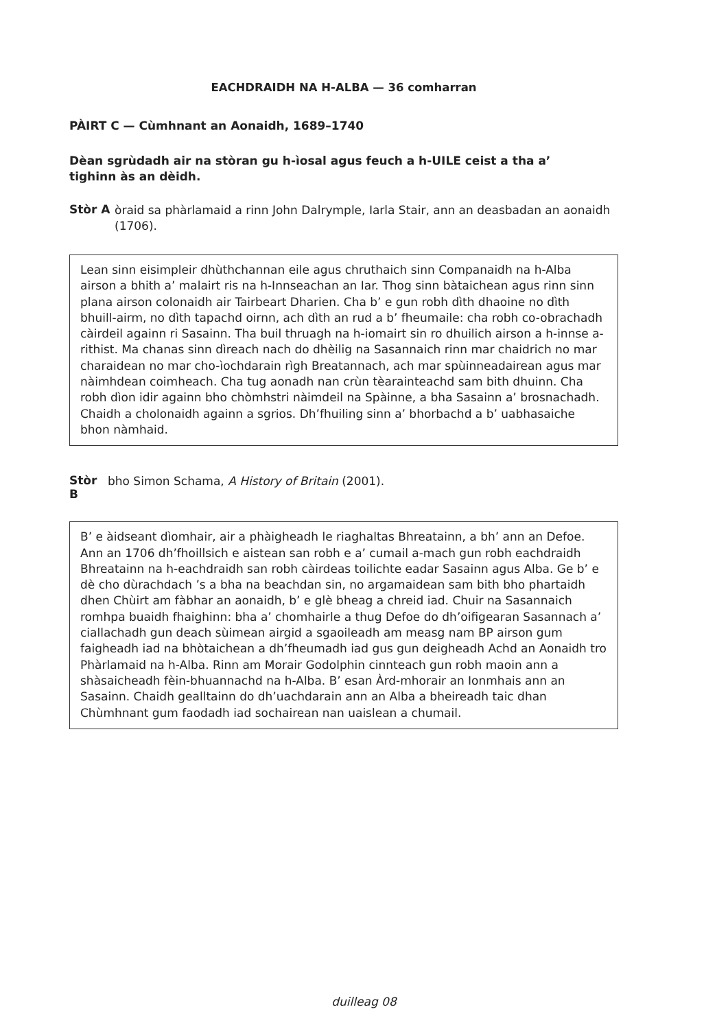EACHDRAIDH NA H-ALBA — 36 comharran
PÀIRT C — Cùmhnant an Aonaidh, 1689–1740
Dèan sgrùdadh air na stòran gu h-ìosal agus feuch a h-UILE ceist a tha a’ tighinn às an dèidh.
Stòr A
òraid sa phàrlamaid a rinn John Dalrymple, Iarla Stair, ann an deasbadan an aonaidh (1706).
Lean sinn eisimpleir dhùthchannan eile agus chruthaich sinn Companaidh na h-Alba airson a bhith a’ malairt ris na h-Innseachan an Iar. Thog sinn bàtaichean agus rinn sinn plana airson colonaidh air Tairbeart Dharien. Cha b’ e gun robh dìth dhaoine no dìth bhuill-airm, no dìth tapachd oirnn, ach dìth an rud a b’ fheumaile: cha robh co-obrachadh càirdeil againn ri Sasainn. Tha buil thruagh na h-iomairt sin ro dhuilich airson a h-innse a-rithist. Ma chanas sinn dìreach nach do dhèilig na Sasannaich rinn mar chaidrich no mar charaidean no mar cho-ìochdarain rìgh Breatannach, ach mar spùinneadairean agus mar nàimhdean coimheach. Cha tug aonadh nan crùn tèarainteachd sam bith dhuinn. Cha robh dìon idir againn bho chòmhstri nàimdeil na Spàinne, a bha Sasainn a’ brosnachadh. Chaidh a cholonaidh againn a sgrios. Dh’fhuiling sinn a’ bhorbachd a b’ uabhasaiche bhon nàmhaid.
Stòr B
bho Simon Schama, A History of Britain (2001).
B’ e àidseant dìomhair, air a phàigheadh le riaghaltas Bhreatainn, a bh’ ann an Defoe. Ann an 1706 dh’fhoillsich e aistean san robh e a’ cumail a-mach gun robh eachdraidh Bhreatainn na h-eachdraidh san robh càirdeas toilichte eadar Sasainn agus Alba. Ge b’ e dè cho dùrachdach ’s a bha na beachdan sin, no argamaidean sam bith bho phartaidh dhen Chùirt am fàbhar an aonaidh, b’ e glè bheag a chreid iad. Chuir na Sasannaich romhpa buaidh fhaighinn: bha a’ chomhairle a thug Defoe do dh’oifigearan Sasannach a’ ciallachadh gun deach sùimean airgid a sgaoileadh am measg nam BP airson gum faigheadh iad na bhòtaichean a dh’fheumadh iad gus gun deigheadh Achd an Aonaidh tro Phàrlamaid na h-Alba. Rinn am Morair Godolphin cinnteach gun robh maoin ann a shàsaicheadh fèin-bhuannachd na h-Alba. B’ esan Àrd-mhorair an Ionmhais ann an Sasainn. Chaidh gealltainn do dh’uachdarain ann an Alba a bheireadh taic dhan Chùmhnant gum faodadh iad sochairean nan uaislean a chumail.
duilleag 08